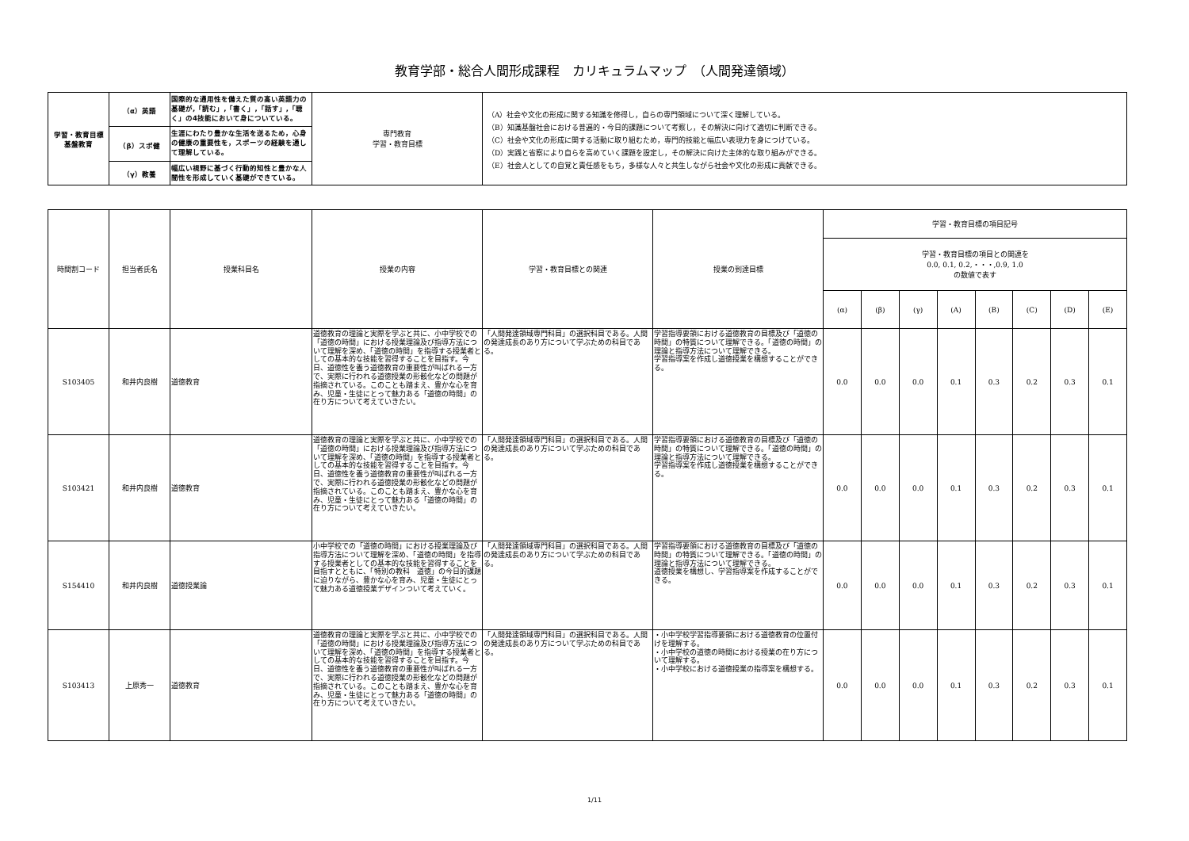教育学部・総合人間形成課程　カリキュラムマップ　（人間発達領域）
| 学習・教育目標 基盤教育 | （α）英語 | 国際的な通用性を備えた質の高い英語力の基礎が,「読む」,「書く」,「話す」,「聴く」の4技能において身についている。 | 専門教育 学習・教育目標 | （A）社会や文化の形成に関する知識を修得し，自らの専門領域について深く理解している。 （B）知識基盤社会における普遍的・今日的課題について考察し，その解決に向けて適切に判断できる。 （C）社会や文化の形成に関する活動に取り組むため，専門的技能と幅広い表現力を身につけている。 （D）実践と省察により自らを高めていく課題を設定し，その解決に向けた主体的な取り組みができる。 （E）社会人としての自覚と責任感をもち，多様な人々と共生しながら社会や文化の形成に貢献できる。 |
| | （β）スポ健 | 生涯にわたり豊かな生活を送るため，心身の健康の重要性を，スポーツの経験を通して理解している。 | | |
| | （γ）教養 | 幅広い視野に基づく行動的知性と豊かな人間性を形成していく基礎ができている。 | | |
| 時間割コード | 担当者氏名 | 授業科目名 | 授業の内容 | 学習・教育目標との関連 | 授業の到達目標 | 学習・教育目標の項目記号 | | | | | | | |
| --- | --- | --- | --- | --- | --- | --- | --- | --- | --- | --- | --- | --- | --- |
| | | | | | | 学習・教育目標の項目との関連を 0.0, 0.1, 0.2,・・・,0.9, 1.0 の数値で表す | | | | | | | |
| | | | | | | (α) | (β) | (γ) | (A) | (B) | (C) | (D) | (E) |
| S103405 | 和井内良樹 | 道徳教育 | 道徳教育の理論と実際を学ぶと共に、小中学校での「道徳の時間」における授業理論及び指導方法について理解を深め、「道徳の時間」を指導する授業者としての基本的な技能を習得することを目指す。今日、道徳性を養う道徳教育の重要性が叫ばれる一方で、実際に行われる道徳授業の形骸化などの問題が指摘されている。このことも踏まえ、豊かな心を育み、児童・生徒にとって魅力ある「道徳の時間」の在り方について考えていきたい。 | 「人間発達領域専門科目」の選択科目である。人間の発達成長のあり方について学ぶための科目である。 | 学習指導要領における道徳教育の目標及び「道徳の時間」の特質について理解できる。「道徳の時間」の理論と指導方法について理解できる。 学習指導案を作成し道徳授業を構想することができる。 | 0.0 | 0.0 | 0.0 | 0.1 | 0.3 | 0.2 | 0.3 | 0.1 |
| S103421 | 和井内良樹 | 道徳教育 | 道徳教育の理論と実際を学ぶと共に、小中学校での「道徳の時間」における授業理論及び指導方法について理解を深め、「道徳の時間」を指導する授業者としての基本的な技能を習得することを目指す。今日、道徳性を養う道徳教育の重要性が叫ばれる一方で、実際に行われる道徳授業の形骸化などの問題が指摘されている。このことも踏まえ、豊かな心を育み、児童・生徒にとって魅力ある「道徳の時間」の在り方について考えていきたい。 | 「人間発達領域専門科目」の選択科目である。人間の発達成長のあり方について学ぶための科目である。 | 学習指導要領における道徳教育の目標及び「道徳の時間」の特質について理解できる。「道徳の時間」の理論と指導方法について理解できる。 学習指導案を作成し道徳授業を構想することができる。 | 0.0 | 0.0 | 0.0 | 0.1 | 0.3 | 0.2 | 0.3 | 0.1 |
| S154410 | 和井内良樹 | 道徳授業論 | 小中学校での「道徳の時間」における授業理論及び指導方法について理解を深め、「道徳の時間」を指導する授業者としての基本的な技能を習得することを目指すとともに、「特別の教科 道徳」の今日的課題に迫りながら、豊かな心を育み、児童・生徒にとって魅力ある道徳授業デザインついて考えていく。 | 「人間発達領域専門科目」の選択科目である。人間の発達成長のあり方について学ぶための科目である。 | 学習指導要領における道徳教育の目標及び「道徳の時間」の特質について理解できる。「道徳の時間」の理論と指導方法について理解できる。 道徳授業を構想し、学習指導案を作成することができる。 | 0.0 | 0.0 | 0.0 | 0.1 | 0.3 | 0.2 | 0.3 | 0.1 |
| S103413 | 上原秀一 | 道徳教育 | 道徳教育の理論と実際を学ぶと共に、小中学校での「道徳の時間」における授業理論及び指導方法について理解を深め、「道徳の時間」を指導する授業者としての基本的な技能を習得することを目指す。今日、道徳性を養う道徳教育の重要性が叫ばれる一方で、実際に行われる道徳授業の形骸化などの問題が指摘されている。このことも踏まえ、豊かな心を育み、児童・生徒にとって魅力ある「道徳の時間」の在り方について考えていきたい。 | 「人間発達領域専門科目」の選択科目である。人間の発達成長のあり方について学ぶための科目である。 | ・小中学校学習指導要領における道徳教育の位置付けを理解する。 ・小中学校の道徳の時間における授業の在り方について理解する。 ・小中学校における道徳授業の指導案を構想する。 | 0.0 | 0.0 | 0.0 | 0.1 | 0.3 | 0.2 | 0.3 | 0.1 |
1/11